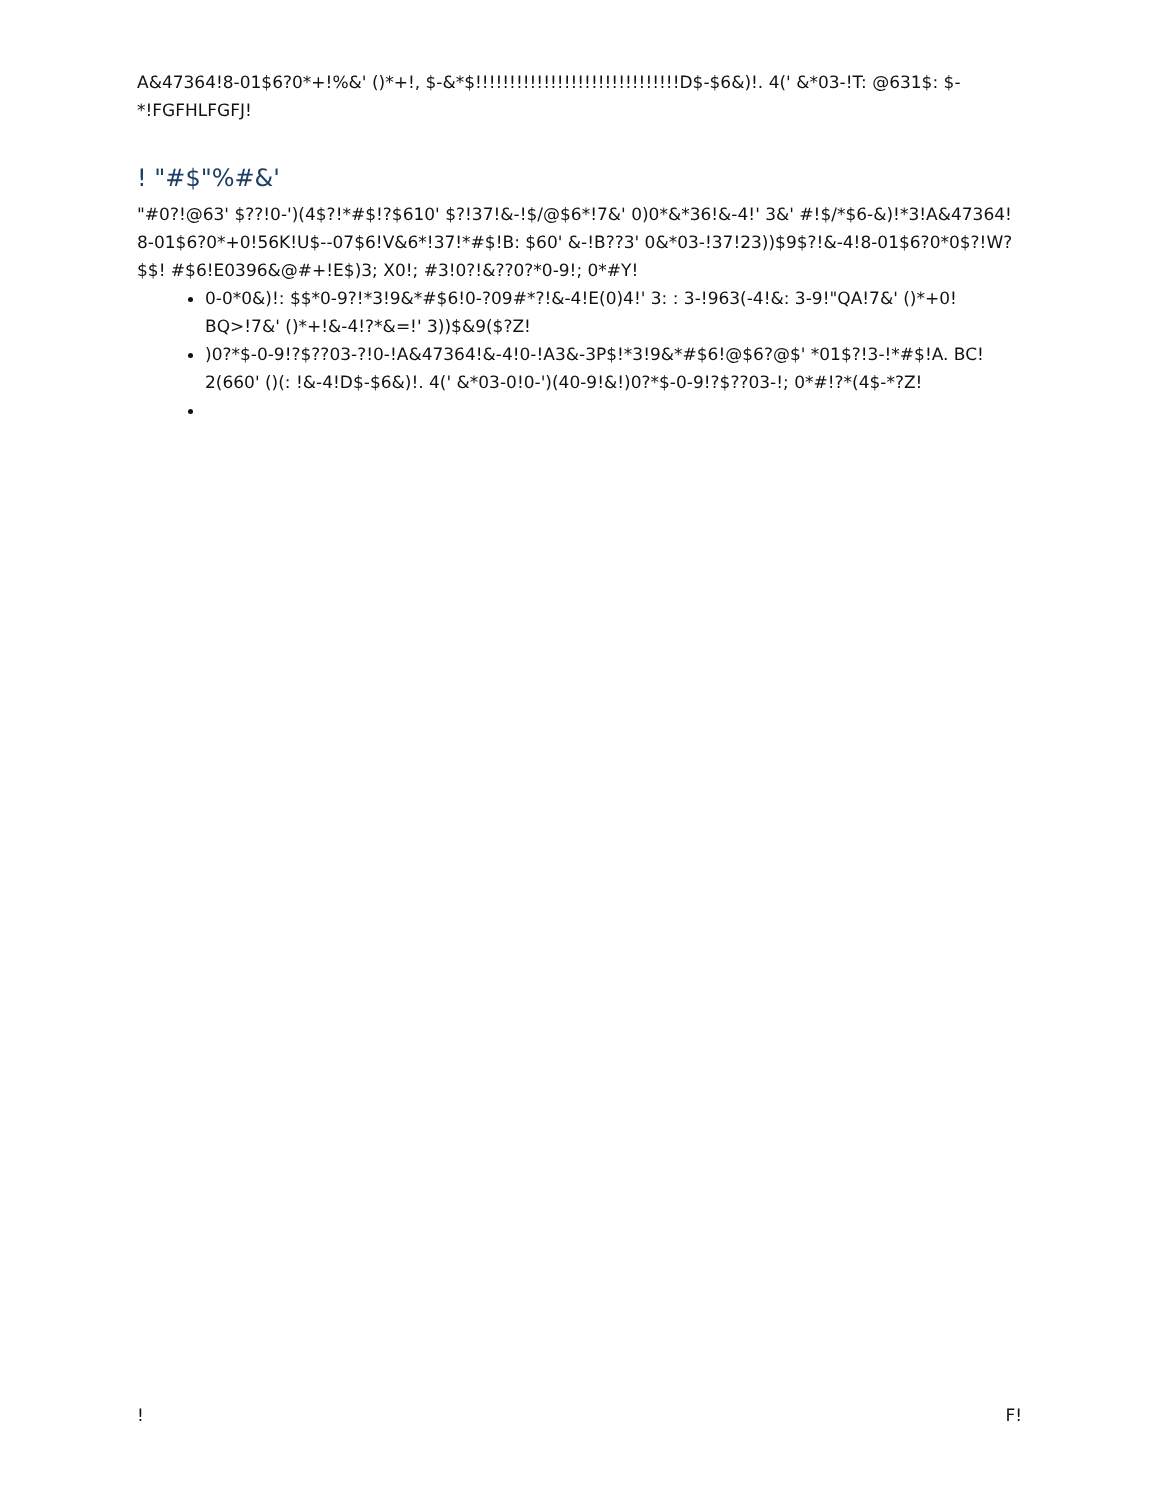A&47364!8-01$6?0*+!%&' ()*+!, $-&*$!!!!!!!!!!!!!!!!!!!!!!!!!!!!!!D$-$6&)!. 4(' &*03-!T: @631$: $-*!FGFHLFGFJ!
! "#$"%#&'
"#0?!@63' $??!0-')(4$?!*#$!?$610' $?!37!&-!$/@$6*!7&' 0)0*&*36!&-4!' 3&' #!$/*$6-&)!*3!A&47364! 8-01$6?0*+0!56K!U$--07$6!V&6*!37!*#$!B: $60' &-!B??3' 0&*03-!37!23))$9$?!&-4!8-01$6?0*0$?!W?$$! #$6!E0396&@#+!E$)3; X0!; #3!0?!&??0?*0-9!; 0*#Y!
0-0*0&)!: $$*0-9?!*3!9&*#$6!0-?09#*?!&-4!E(0)4!' 3: : 3-!963(-4!&: 3-9!"QA!7&' ()*+0! BQ>!7&' ()*+!&-4!?*&=!' 3))$&9($?Z!
)0?*$-0-9!?$??03-?!0-!A&47364!&-4!0-!A3&-3P$!*3!9&*#$6!@$6?@$' *01$?!3-!*#$!A. BC! 2(660' ()(: !&-4!D$-$6&)!. 4(' &*03-0!0-')(40-9!&!)0?*$-0-9!?$??03-!; 0*#!?*(4$-*?Z!
! F!